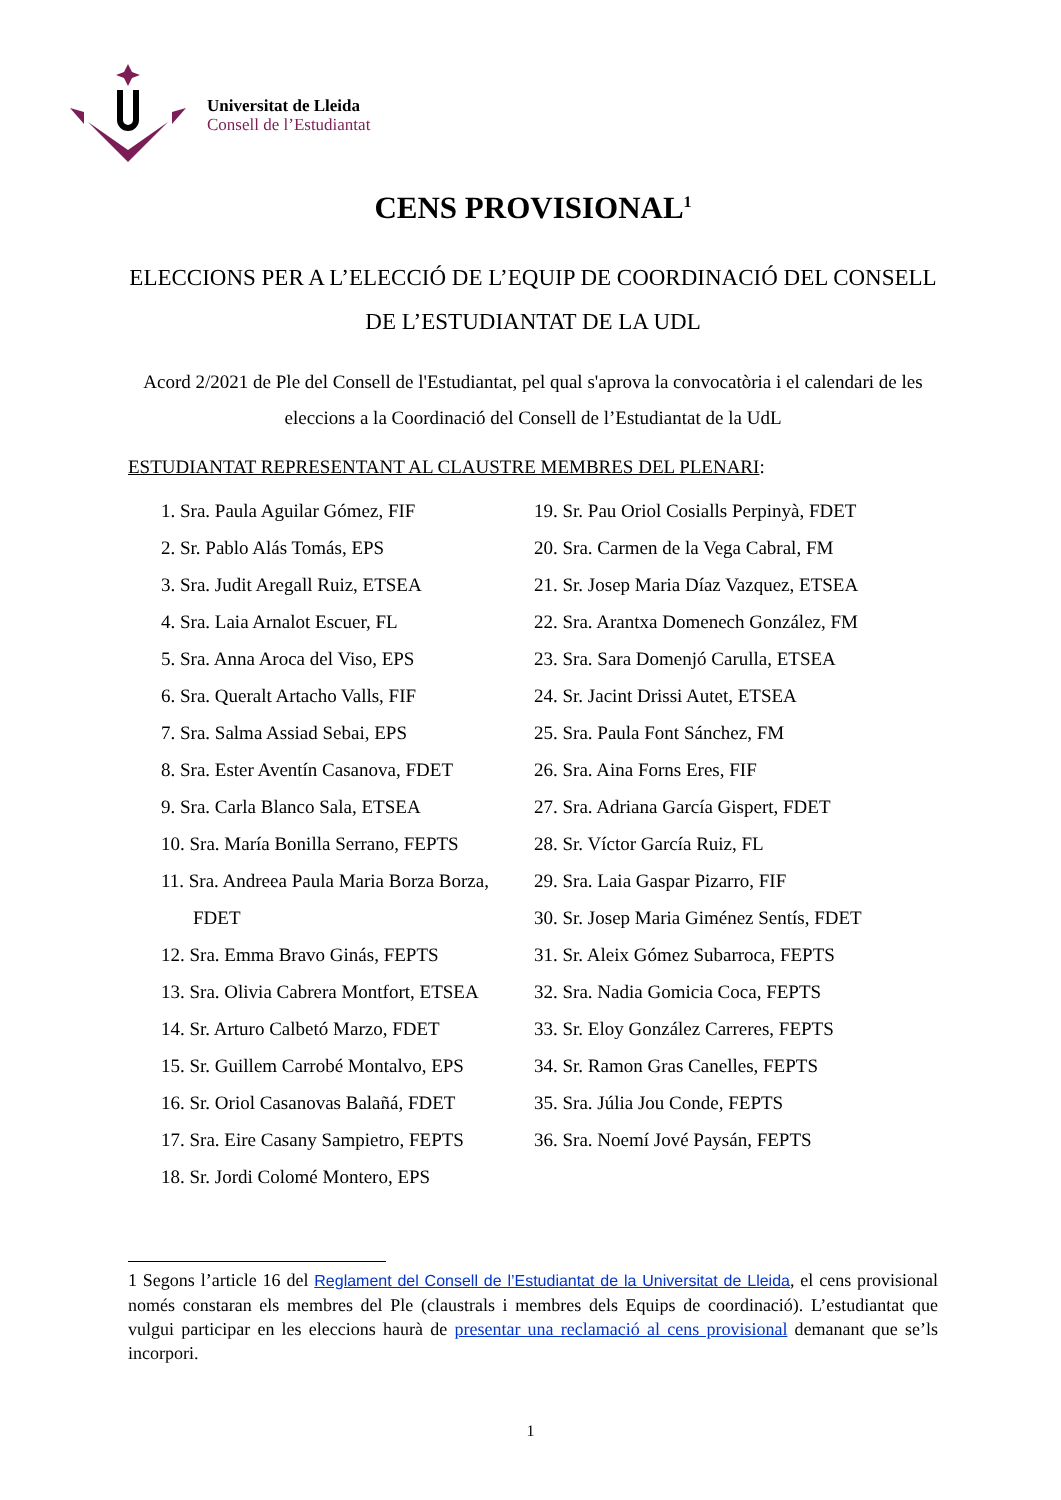Universitat de Lleida
Consell de l’Estudiantat
CENS PROVISIONAL<sup>1</sup>
ELECCIONS PER A L’ELECCIÓ DE L’EQUIP DE COORDINACIÓ DEL CONSELL DE L’ESTUDIANTAT DE LA UDL
Acord 2/2021 de Ple del Consell de l'Estudiantat, pel qual s'aprova la convocatòria i el calendari de les eleccions a la Coordinació del Consell de l’Estudiantat de la UdL
ESTUDIANTAT REPRESENTANT AL CLAUSTRE MEMBRES DEL PLENARI:
1. Sra. Paula Aguilar Gómez, FIF
2. Sr. Pablo Alás Tomás, EPS
3. Sra. Judit Aregall Ruiz, ETSEA
4. Sra. Laia Arnalot Escuer, FL
5. Sra. Anna Aroca del Viso, EPS
6. Sra. Queralt Artacho Valls, FIF
7. Sra. Salma Assiad Sebai, EPS
8. Sra. Ester Aventín Casanova, FDET
9. Sra. Carla Blanco Sala, ETSEA
10. Sra. María Bonilla Serrano, FEPTS
11. Sra. Andreea Paula Maria Borza Borza, FDET
12. Sra. Emma Bravo Ginás, FEPTS
13. Sra. Olivia Cabrera Montfort, ETSEA
14. Sr. Arturo Calbetó Marzo, FDET
15. Sr. Guillem Carrobé Montalvo, EPS
16. Sr. Oriol Casanovas Balañá, FDET
17. Sra. Eire Casany Sampietro, FEPTS
18. Sr. Jordi Colomé Montero, EPS
19. Sr. Pau Oriol Cosialls Perpinyà, FDET
20. Sra. Carmen de la Vega Cabral, FM
21. Sr. Josep Maria Díaz Vazquez, ETSEA
22. Sra. Arantxa Domenech González, FM
23. Sra. Sara Domenjó Carulla, ETSEA
24. Sr. Jacint Drissi Autet, ETSEA
25. Sra. Paula Font Sánchez, FM
26. Sra. Aina Forns Eres, FIF
27. Sra. Adriana García Gispert, FDET
28. Sr. Víctor García Ruiz, FL
29. Sra. Laia Gaspar Pizarro, FIF
30. Sr. Josep Maria Giménez Sentís, FDET
31. Sr. Aleix Gómez Subarroca, FEPTS
32. Sra. Nadia Gomicia Coca, FEPTS
33. Sr. Eloy González Carreres, FEPTS
34. Sr. Ramon Gras Canelles, FEPTS
35. Sra. Júlia Jou Conde, FEPTS
36. Sra. Noemí Jové Paysán, FEPTS
1 Segons l’article 16 del Reglament del Consell de l’Estudiantat de la Universitat de Lleida, el cens provisional només constaran els membres del Ple (claustrals i membres dels Equips de coordinació). L’estudiantat que vulgui participar en les eleccions haurà de presentar una reclamació al cens provisional demanant que se’ls incorpori.
1